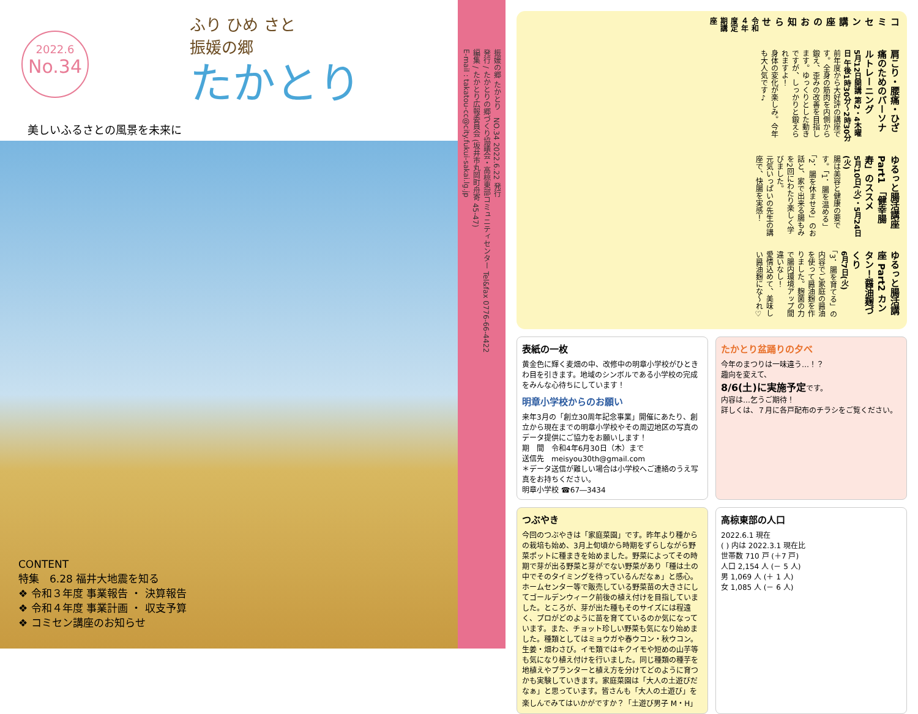2022.6
No.34
ふり ひめ さと
振媛の郷
たかとり
美しいふるさとの風景を未来に
CONTENT
特集　6.28 福井大地震を知る
❖ 令和３年度 事業報告 ・ 決算報告
❖ 令和４年度 事業計画 ・ 収支予算
❖ コミセン講座のお知らせ
振媛の郷 たかとり　NO.34 2022.6.22 発行
発行 / たかとりの郷づくり協議会・高椋東部コミュニティセンター Tel&fax 0776-66-4422
編集 / たかとり広報委員会 (坂井市丸岡町舟寄 45-47)
E-mail : takatou-cc@city.fukui-sakai.lg.jp
コミセン講座のお知らせ
令和４年度定期講座
肩こり・腰痛・ひざ痛のためのパーソナルトレーニング
5月12日開講 第2・4木曜日 午後1時30分～2時30分
前年度から大好評の講座です。全身の筋肉を内側から鍛え、歪みの改善を目指します。ゆっくりとした動きですが、しっかりと鍛えられますよ！
身体の変化が楽しみ。今年も大人気です♪
ゆるっと腸活講座 Part1 「健幸腸寿」のススメ
5月10日(火)・5月24日(火)
腸は美容と健康の要です。「1．腸を温める」「2．腸を休ませる」のお話と、家で出来る腸もみを2回にわたり楽しく学びました。
元気いっぱいの先生の講座で、快腸を実感！
ゆるっと腸活講座 Part2 カンタン！醤油麹づくり
6月7日(火)
「3．腸を育てる」の内容でご家庭の醤油を使って醤油麹を作りました。麹菌の力で腸内環境アップ間違いなし！
愛情込めて、美味しい醤油麹にな～れ♡
表紙の一枚
黄金色に輝く麦畑の中、改修中の明章小学校がひときわ目を引きます。地域のシンボルである小学校の完成をみんな心待ちにしています！
明章小学校からのお願い
来年3月の「創立30周年記念事業」開催にあたり、創立から現在までの明章小学校やその周辺地区の写真のデータ提供にご協力をお願いします！
期　間　令和4年6月30日（木）まで
送信先　meisyou30th@gmail.com
＊データ送信が難しい場合は小学校へご連絡のうえ写真をお持ちください。
明章小学校 ☎67―3434
たかとり盆踊りの夕べ
今年のまつりは一味違う…！？
趣向を変えて、
8/6(土)に実施予定です。
内容は…乞うご期待！
詳しくは、７月に各戸配布のチラシをご覧ください。
つぶやき
今回のつぶやきは「家庭菜園」です。昨年より種からの栽培も始め、3月上旬頃から時期をずらしながら野菜ポットに種まきを始めました。野菜によってその時期で芽が出る野菜と芽がでない野菜があり「種は土の中でそのタイミングを待っているんだなぁ」と感心。ホームセンター等で販売している野菜苗の大きさにしてゴールデンウィーク前後の植え付けを目指していました。ところが、芽が出た種もそのサイズには程遠く、プロがどのように苗を育てているのか気になっています。また、チョット珍しい野菜も気になり始めました。種類としてはミョウガや春ウコン・秋ウコン。生姜・畑わさび。イモ類ではキクイモや短めの山芋等も気になり植え付けを行いました。同じ種類の種芋を地植えやプランターと植え方を分けてどのように育つかも実験していきます。家庭菜園は「大人の土遊びだなぁ」と思っています。皆さんも「大人の土遊び」を楽しんでみてはいかがですか？「土遊び男子 M・H」
高椋東部の人口
2022.6.1 現在
( ) 内は 2022.3.1 現在比
世帯数 710 戸 (＋7 戸)
人口 2,154 人 (－ 5 人)
男 1,069 人 (＋ 1 人)
女 1,085 人 (－ 6 人)